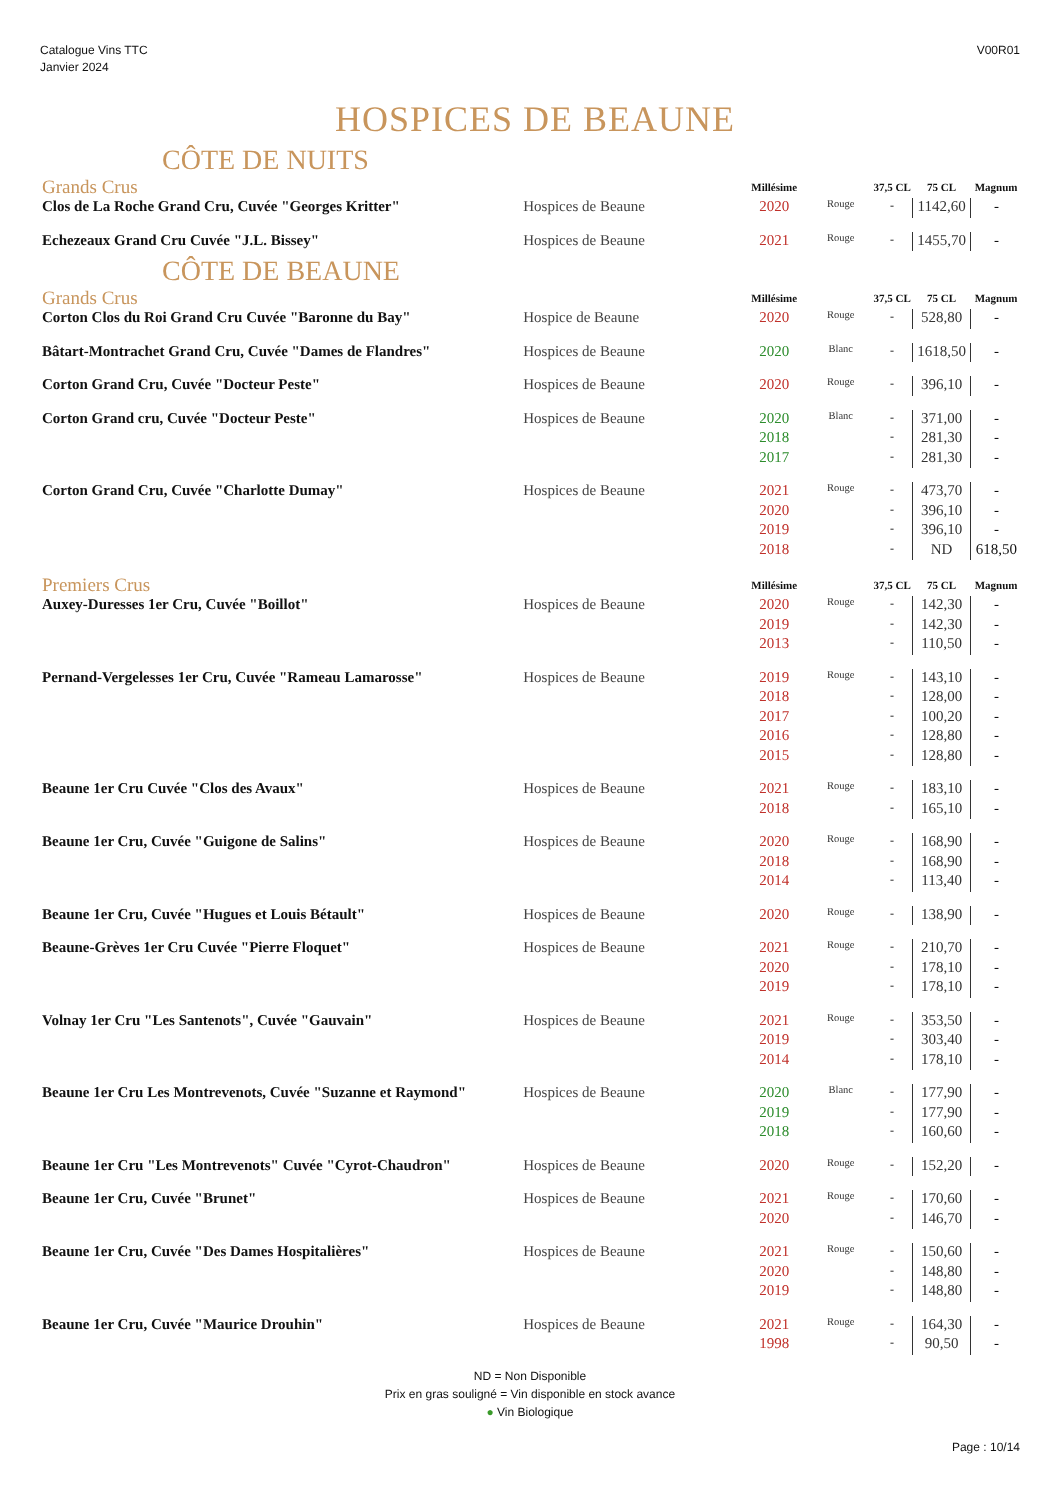Catalogue Vins TTC
Janvier 2024
V00R01
HOSPICES DE BEAUNE
CÔTE DE NUITS
| Grands Crus | | Millésime | | 37,5 CL | 75 CL | Magnum |
| Clos de La Roche Grand Cru, Cuvée "Georges Kritter" | Hospices de Beaune | 2020 | Rouge | - | 1142,60 | - |
| Echezeaux Grand Cru Cuvée "J.L. Bissey" | Hospices de Beaune | 2021 | Rouge | - | 1455,70 | - |
CÔTE DE BEAUNE
| Grands Crus | | Millésime | | 37,5 CL | 75 CL | Magnum |
| Corton Clos du Roi Grand Cru Cuvée "Baronne du Bay" | Hospice de Beaune | 2020 | Rouge | - | 528,80 | - |
| Bâtart-Montrachet Grand Cru, Cuvée "Dames de Flandres" | Hospices de Beaune | 2020 | Blanc | - | 1618,50 | - |
| Corton Grand Cru, Cuvée "Docteur Peste" | Hospices de Beaune | 2020 | Rouge | - | 396,10 | - |
| Corton Grand cru, Cuvée "Docteur Peste" | Hospices de Beaune | 2020 | Blanc | - | 371,00 | - |
| | | 2018 | | - | 281,30 | - |
| | | 2017 | | - | 281,30 | - |
| Corton Grand Cru, Cuvée "Charlotte Dumay" | Hospices de Beaune | 2021 | Rouge | - | 473,70 | - |
| | | 2020 | | - | 396,10 | - |
| | | 2019 | | - | 396,10 | - |
| | | 2018 | | - | ND | 618,50 |
| Premiers Crus | | Millésime | | 37,5 CL | 75 CL | Magnum |
| Auxey-Duresses 1er Cru, Cuvée "Boillot" | Hospices de Beaune | 2020 | Rouge | - | 142,30 | - |
| | | 2019 | | - | 142,30 | - |
| | | 2013 | | - | 110,50 | - |
| Pernand-Vergelesses 1er Cru, Cuvée "Rameau Lamarosse" | Hospices de Beaune | 2019 | Rouge | - | 143,10 | - |
| | | 2018 | | - | 128,00 | - |
| | | 2017 | | - | 100,20 | - |
| | | 2016 | | - | 128,80 | - |
| | | 2015 | | - | 128,80 | - |
| Beaune 1er Cru Cuvée "Clos des Avaux" | Hospices de Beaune | 2021 | Rouge | - | 183,10 | - |
| | | 2018 | | - | 165,10 | - |
| Beaune 1er Cru, Cuvée "Guigone de Salins" | Hospices de Beaune | 2020 | Rouge | - | 168,90 | - |
| | | 2018 | | - | 168,90 | - |
| | | 2014 | | - | 113,40 | - |
| Beaune 1er Cru, Cuvée "Hugues et Louis Bétault" | Hospices de Beaune | 2020 | Rouge | - | 138,90 | - |
| Beaune-Grèves 1er Cru Cuvée "Pierre Floquet" | Hospices de Beaune | 2021 | Rouge | - | 210,70 | - |
| | | 2020 | | - | 178,10 | - |
| | | 2019 | | - | 178,10 | - |
| Volnay 1er Cru "Les Santenots", Cuvée "Gauvain" | Hospices de Beaune | 2021 | Rouge | - | 353,50 | - |
| | | 2019 | | - | 303,40 | - |
| | | 2014 | | - | 178,10 | - |
| Beaune 1er Cru Les Montrevenots, Cuvée "Suzanne et Raymond" | Hospices de Beaune | 2020 | Blanc | - | 177,90 | - |
| | | 2019 | | - | 177,90 | - |
| | | 2018 | | - | 160,60 | - |
| Beaune 1er Cru "Les Montrevenots" Cuvée "Cyrot-Chaudron" | Hospices de Beaune | 2020 | Rouge | - | 152,20 | - |
| Beaune 1er Cru, Cuvée "Brunet" | Hospices de Beaune | 2021 | Rouge | - | 170,60 | - |
| | | 2020 | | - | 146,70 | - |
| Beaune 1er Cru, Cuvée "Des Dames Hospitalières" | Hospices de Beaune | 2021 | Rouge | - | 150,60 | - |
| | | 2020 | | - | 148,80 | - |
| | | 2019 | | - | 148,80 | - |
| Beaune 1er Cru, Cuvée "Maurice Drouhin" | Hospices de Beaune | 2021 | Rouge | - | 164,30 | - |
| | | 1998 | | - | 90,50 | - |
ND = Non Disponible
Prix en gras souligné = Vin disponible en stock avance
● Vin Biologique
Page : 10/14